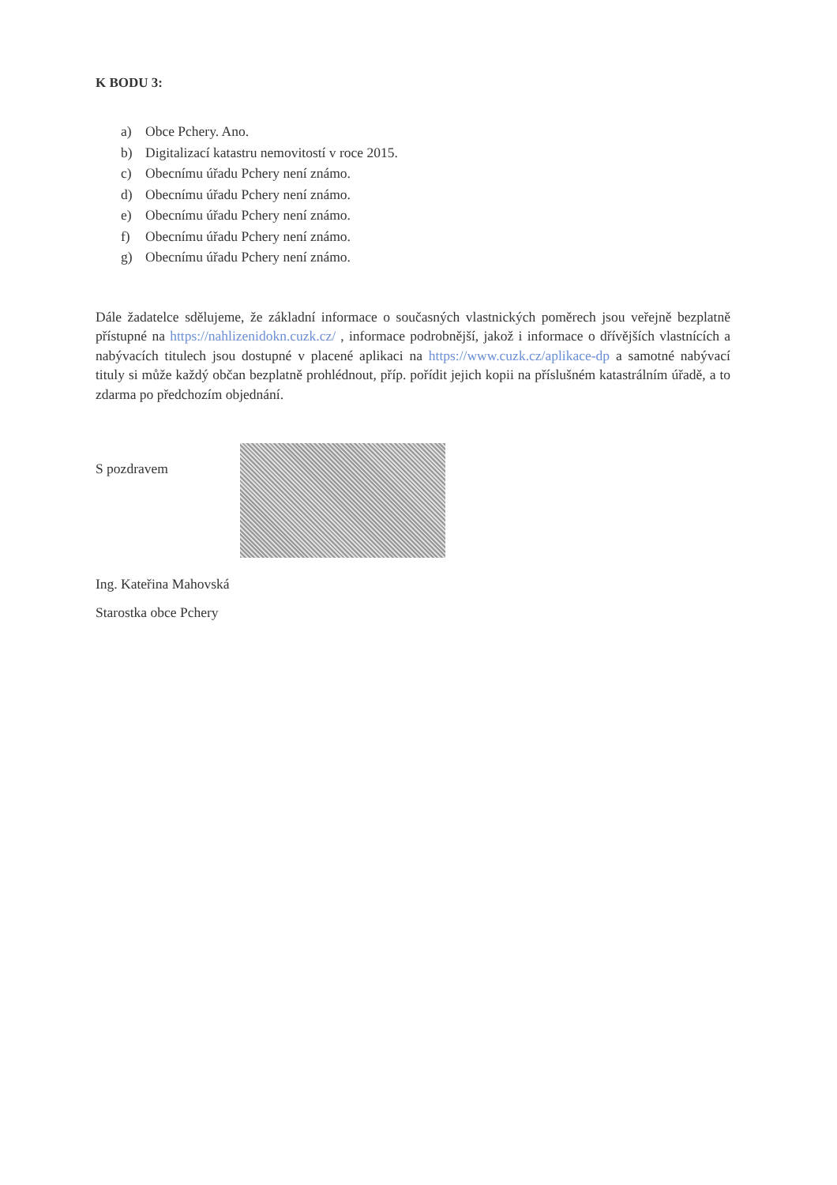K BODU 3:
a) Obce Pchery. Ano.
b) Digitalizací katastru nemovitostí v roce 2015.
c) Obecnímu úřadu Pchery není známo.
d) Obecnímu úřadu Pchery není známo.
e) Obecnímu úřadu Pchery není známo.
f) Obecnímu úřadu Pchery není známo.
g) Obecnímu úřadu Pchery není známo.
Dále žadatelce sdělujeme, že základní informace o současných vlastnických poměrech jsou veřejně bezplatně přístupné na https://nahlizenidokn.cuzk.cz/ , informace podrobnější, jakož i informace o dřívějších vlastnících a nabývacích titulech jsou dostupné v placené aplikaci na https://www.cuzk.cz/aplikace-dp a samotné nabývací tituly si může každý občan bezplatně prohlédnout, příp. pořídit jejich kopii na příslušném katastrálním úřadě, a to zdarma po předchozím objednání.
S pozdravem
Ing. Kateřina Mahovská
Starostka obce Pchery